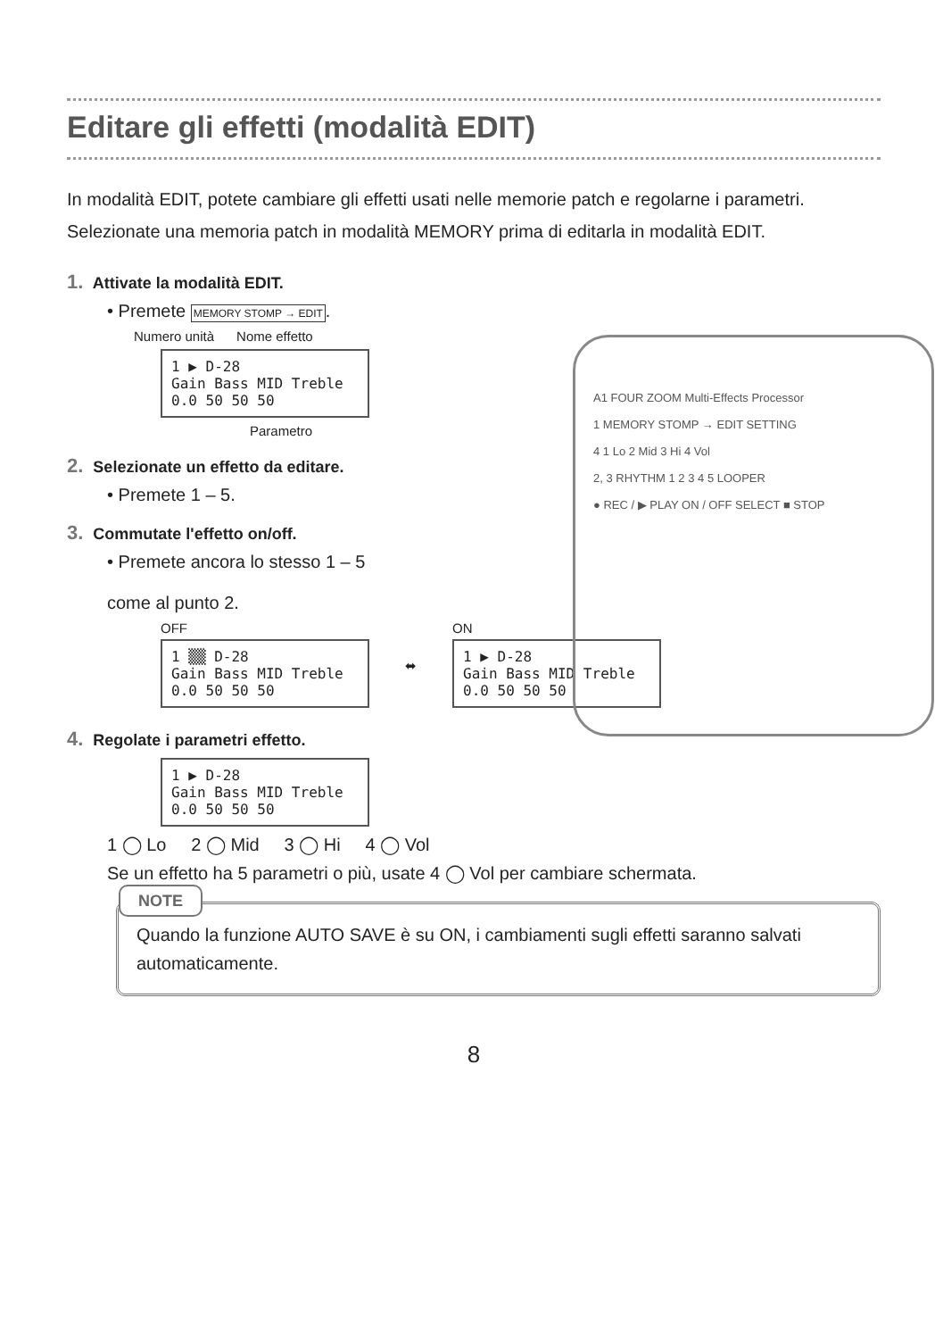Editare gli effetti (modalità EDIT)
In modalità EDIT, potete cambiare gli effetti usati nelle memorie patch e regolarne i parametri. Selezionate una memoria patch in modalità MEMORY prima di editarla in modalità EDIT.
A1 FOUR ZOOM Multi-Effects Processor
1 MEMORY STOMP → EDIT SETTING
4 1 Lo 2 Mid 3 Hi 4 Vol
2, 3 RHYTHM 1 2 3 4 5 LOOPER
● REC / ▶ PLAY ON / OFF SELECT ■ STOP
1. Attivate la modalità EDIT.
• Premete MEMORY STOMP → EDIT.
Numero unità Nome effetto
1 ▶ D-28
Gain Bass MID Treble
0.0 50 50 50
Parametro
2. Selezionate un effetto da editare.
• Premete 1 – 5.
3. Commutate l'effetto on/off.
• Premete ancora lo stesso 1 – 5
come al punto 2.
OFF
1 ▒▒ D-28
Gain Bass MID Treble
0.0 50 50 50
⬌
ON
1 ▶ D-28
Gain Bass MID Treble
0.0 50 50 50
4. Regolate i parametri effetto.
1 ▶ D-28
Gain Bass MID Treble
0.0 50 50 50
1 ◯ Lo 2 ◯ Mid 3 ◯ Hi 4 ◯ Vol
Se un effetto ha 5 parametri o più, usate 4 ◯ Vol per cambiare schermata.
NOTE
Quando la funzione AUTO SAVE è su ON, i cambiamenti sugli effetti saranno salvati automaticamente.
8